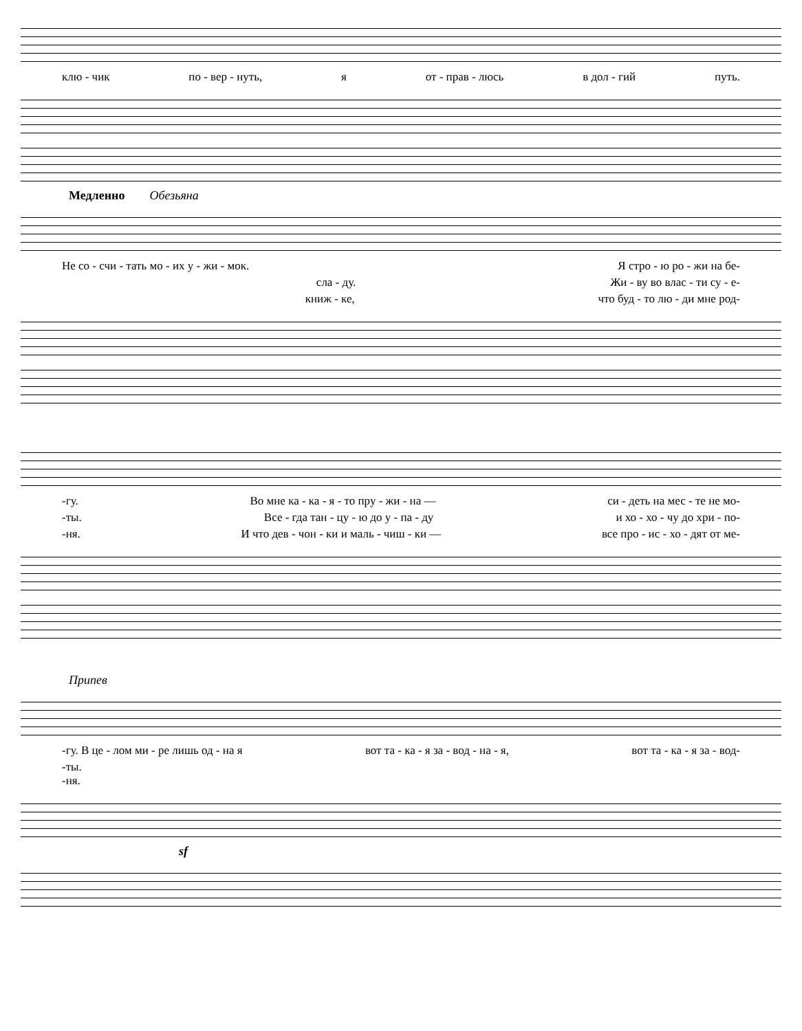клю - чик по - вер - нуть, я от - прав - люсь в дол - гий путь.
Медленно Обезьяна
Не со - счи - тать мо - их у - жи - мок. Я стро - ю ро - жи на бе-
сла - ду. Жи - ву во влас - ти су - е-
книж - ке, что буд - то лю - ди мне род-
-гу. Во мне ка - ка - я - то пру - жи - на — си - деть на мес - те не мо-
-ты. Все - гда тан - цу - ю до у - па - ду и хо - хо - чу до хри - по-
-ня. И что дев - чон - ки и маль - чиш - ки — все про - ис - хо - дят от ме-
Припев
-гу. В це - лом ми - ре лишь од - на я вот та - ка - я за - вод - на - я, вот та - ка - я за - вод-
-ты.
-ня.
sf